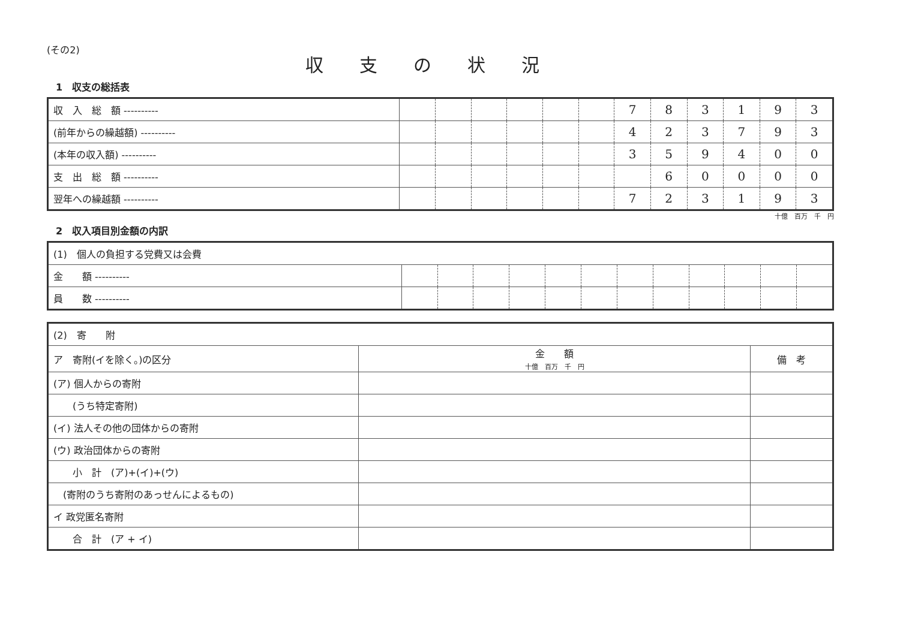(その2)
収支の状況
1　収支の総括表
| 収 入 総 額 ---------- | | | | | | | 7 | 8 | 3 | 1 | 9 | 3 |
| (前年からの繰越額) ---------- | | | | | | | 4 | 2 | 3 | 7 | 9 | 3 |
| (本年の収入額) ---------- | | | | | | | 3 | 5 | 9 | 4 | 0 | 0 |
| 支 出 総 額 ---------- | | | | | | | | 6 | 0 | 0 | 0 | 0 |
| 翌年への繰越額 ---------- | | | | | | | 7 | 2 | 3 | 1 | 9 | 3 |
十億　百万　千　円
2　収入項目別金額の内訳
| (1) 個人の負担する党費又は会費 | | | | | | | | | | | | |
| 金 額 ---------- | | | | | | | | | | | | |
| 員 数 ---------- | | | | | | | | | | | | |
| (2) 寄 附 | | |
| ア 寄附(イを除く。)の区分 | 金 額 十億 百万 千 円 | 備 考 |
| (ア) 個人からの寄附 | | |
| (うち特定寄附) | | |
| (イ) 法人その他の団体からの寄附 | | |
| (ウ) 政治団体からの寄附 | | |
| 小 計 (ア)+(イ)+(ウ) | | |
| (寄附のうち寄附のあっせんによるもの) | | |
| イ 政党匿名寄附 | | |
| 合 計 (ア + イ) | | |